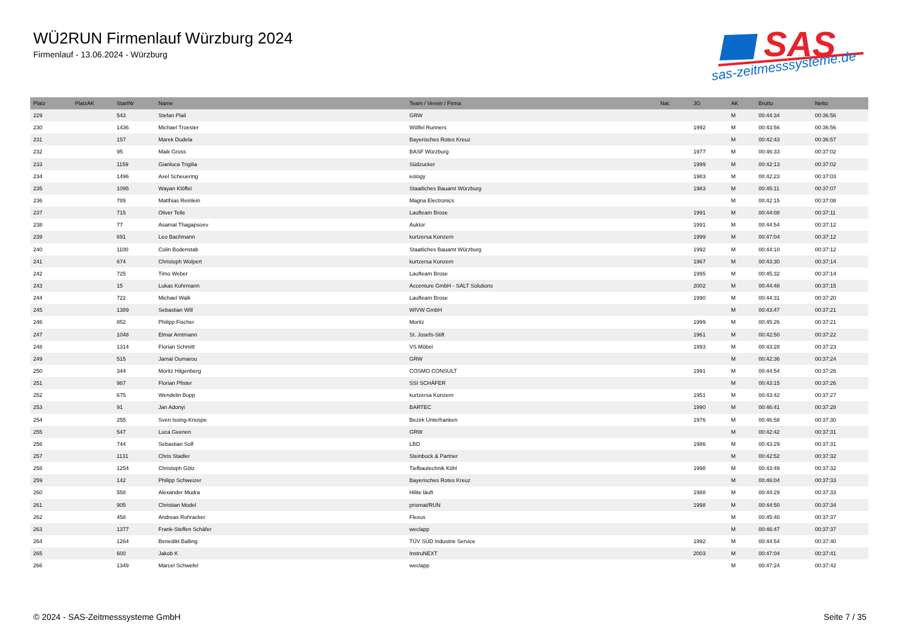WÜ2RUN Firmenlauf Würzburg 2024
Firmenlauf - 13.06.2024 - Würzburg
SAS
sas-zeitmesssysteme.de
| Platz | PlatzAK | StartNr | Name | Team / Verein / Firma | Nat. | JG | AK | Brutto | Netto |
| --- | --- | --- | --- | --- | --- | --- | --- | --- | --- |
| 229 | | 543 | Stefan Plail | GRW | | | M | 00:44:34 | 00:36:56 |
| 230 | | 1436 | Michael Troester | Wölfel Runners | | 1992 | M | 00:43:56 | 00:36:56 |
| 231 | | 157 | Marek Dudela | Bayerisches Rotes Kreuz | | | M | 00:42:43 | 00:36:57 |
| 232 | | 95 | Maik Gross | BASF Würzburg | | 1977 | M | 00:46:33 | 00:37:02 |
| 233 | | 1159 | Gianluca Trigilia | Südzucker | | 1999 | M | 00:42:13 | 00:37:02 |
| 234 | | 1496 | Axel Scheuering | eology | | 1983 | M | 00:42:23 | 00:37:03 |
| 235 | | 1095 | Wayan Klöffel | Staatliches Bauamt Würzburg | | 1983 | M | 00:45:11 | 00:37:07 |
| 236 | | 789 | Matthias Reinlein | Magna Electronics | | | M | 00:42:15 | 00:37:08 |
| 237 | | 715 | Oliver Telle | Laufteam Brose | | 1991 | M | 00:44:08 | 00:37:11 |
| 238 | | 77 | Asamat Thagapsoev | Auktor | | 1991 | M | 00:44:54 | 00:37:12 |
| 239 | | 691 | Leo Bachmann | kurtzersa Konzern | | 1999 | M | 00:47:04 | 00:37:12 |
| 240 | | 1100 | Colin Bodenstab | Staatliches Bauamt Würzburg | | 1992 | M | 00:44:10 | 00:37:12 |
| 241 | | 674 | Christoph Wolpert | kurtzersa Konzern | | 1967 | M | 00:43:30 | 00:37:14 |
| 242 | | 725 | Timo Weber | Laufteam Brose | | 1995 | M | 00:45:32 | 00:37:14 |
| 243 | | 15 | Lukas Kohrmann | Accenture GmbH - SALT Solutions | | 2002 | M | 00:44:48 | 00:37:15 |
| 244 | | 722 | Michael Walk | Laufteam Brose | | 1990 | M | 00:44:31 | 00:37:20 |
| 245 | | 1389 | Sebastian Will | WIVW GmbH | | | M | 00:43:47 | 00:37:21 |
| 246 | | 852 | Philipp Fischer | Moritz | | 1999 | M | 00:45:26 | 00:37:21 |
| 247 | | 1048 | Elmar Amtmann | St. Josefs-Stift | | 1961 | M | 00:42:50 | 00:37:22 |
| 248 | | 1314 | Florian Schmitt | VS Möbel | | 1993 | M | 00:43:28 | 00:37:23 |
| 249 | | 515 | Jamal Oumarou | GRW | | | M | 00:42:36 | 00:37:24 |
| 250 | | 344 | Moritz Hilgenberg | COSMO CONSULT | | 1991 | M | 00:44:54 | 00:37:26 |
| 251 | | 987 | Florian Pfister | SSI SCHÄFER | | | M | 00:43:15 | 00:37:26 |
| 252 | | 675 | Wendelin Bopp | kurtzersa Konzern | | 1951 | M | 00:43:42 | 00:37:27 |
| 253 | | 91 | Jan Adonyi | BARTEC | | 1990 | M | 00:46:41 | 00:37:28 |
| 254 | | 255 | Sven Issing-Knospe | Bezirk Unterfranken | | 1976 | M | 00:46:58 | 00:37:30 |
| 255 | | 547 | Luca Geenen | GRW | | | M | 00:42:42 | 00:37:31 |
| 256 | | 744 | Sebastian Solf | LBD | | 1986 | M | 00:43:29 | 00:37:31 |
| 257 | | 1131 | Chris Stadler | Steinbock & Partner | | | M | 00:42:52 | 00:37:32 |
| 258 | | 1254 | Christoph Götz | Tiefbautechnik Köhl | | 1998 | M | 00:43:49 | 00:37:32 |
| 259 | | 142 | Philipp Schweizer | Bayerisches Rotes Kreuz | | | M | 00:46:04 | 00:37:33 |
| 260 | | 558 | Alexander Mudra | Hilite läuft | | 1988 | M | 00:44:29 | 00:37:33 |
| 261 | | 905 | Christian Model | prismat/RUN | | 1998 | M | 00:44:50 | 00:37:34 |
| 262 | | 458 | Andreas Rohracker | Flexus | | | M | 00:45:40 | 00:37:37 |
| 263 | | 1377 | Frank-Steffen Schäfer | weclapp | | | M | 00:46:47 | 00:37:37 |
| 264 | | 1264 | Benedikt Balling | TÜV SÜD Industrie Service | | 1992 | M | 00:44:54 | 00:37:40 |
| 265 | | 600 | Jakob K | InstruNEXT | | 2003 | M | 00:47:04 | 00:37:41 |
| 266 | | 1349 | Marcel Schwefel | weclapp | | | M | 00:47:24 | 00:37:42 |
© 2024 - SAS-Zeitmesssysteme GmbH Seite 7 / 35